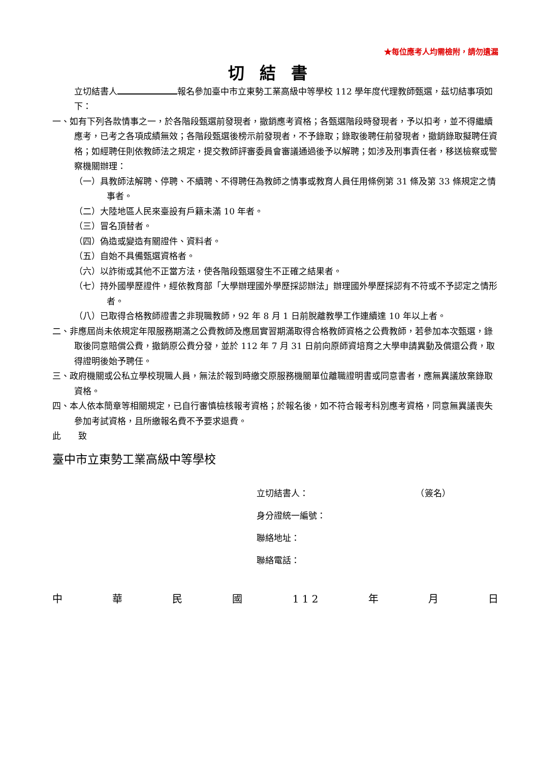★每位應考人均需檢附，請勿遺漏
切結書
立切結書人 報名參加臺中市立東勢工業高級中等學校 112 學年度代理教師甄選，茲切結事項如下：
一、如有下列各款情事之一，於各階段甄選前發現者，撤銷應考資格；各甄選階段時發現者，予以扣考，並不得繼續應考，已考之各項成績無效；各階段甄選後榜示前發現者，不予錄取；錄取後聘任前發現者，撤銷錄取擬聘任資格；如經聘任則依教師法之規定，提交教師評審委員會審議通過後予以解聘；如涉及刑事責任者，移送檢察或警察機關辦理：
（一）具教師法解聘、停聘、不續聘、不得聘任為教師之情事或教育人員任用條例第 31 條及第 33 條規定之情事者。
（二）大陸地區人民來臺設有戶籍未滿 10 年者。
（三）冒名頂替者。
（四）偽造或變造有關證件、資料者。
（五）自始不具備甄選資格者。
（六）以詐術或其他不正當方法，使各階段甄選發生不正確之結果者。
（七）持外國學歷證件，經依教育部「大學辦理國外學歷採認辦法」辦理國外學歷採認有不符或不予認定之情形者。
（八）已取得合格教師證書之非現職教師，92 年 8 月 1 日前脫離教學工作連續達 10 年以上者。
二、非應屆尚未依規定年限服務期滿之公費教師及應屆實習期滿取得合格教師資格之公費教師，若參加本次甄選，錄取後同意賠償公費，撤銷原公費分發，並於 112 年 7 月 31 日前向原師資培育之大學申請異動及償還公費，取得證明後始予聘任。
三、政府機關或公私立學校現職人員，無法於報到時繳交原服務機關單位離職證明書或同意書者，應無異議放棄錄取資格。
四、本人依本簡章等相關規定，已自行審慎檢核報考資格；於報名後，如不符合報考科別應考資格，同意無異議喪失參加考試資格，且所繳報名費不予要求退費。
此　　致
臺中市立東勢工業高級中等學校
立切結書人： （簽名）
身分證統一編號：
聯絡地址：
聯絡電話：
中 華 民 國 1 1 2 年 月 日